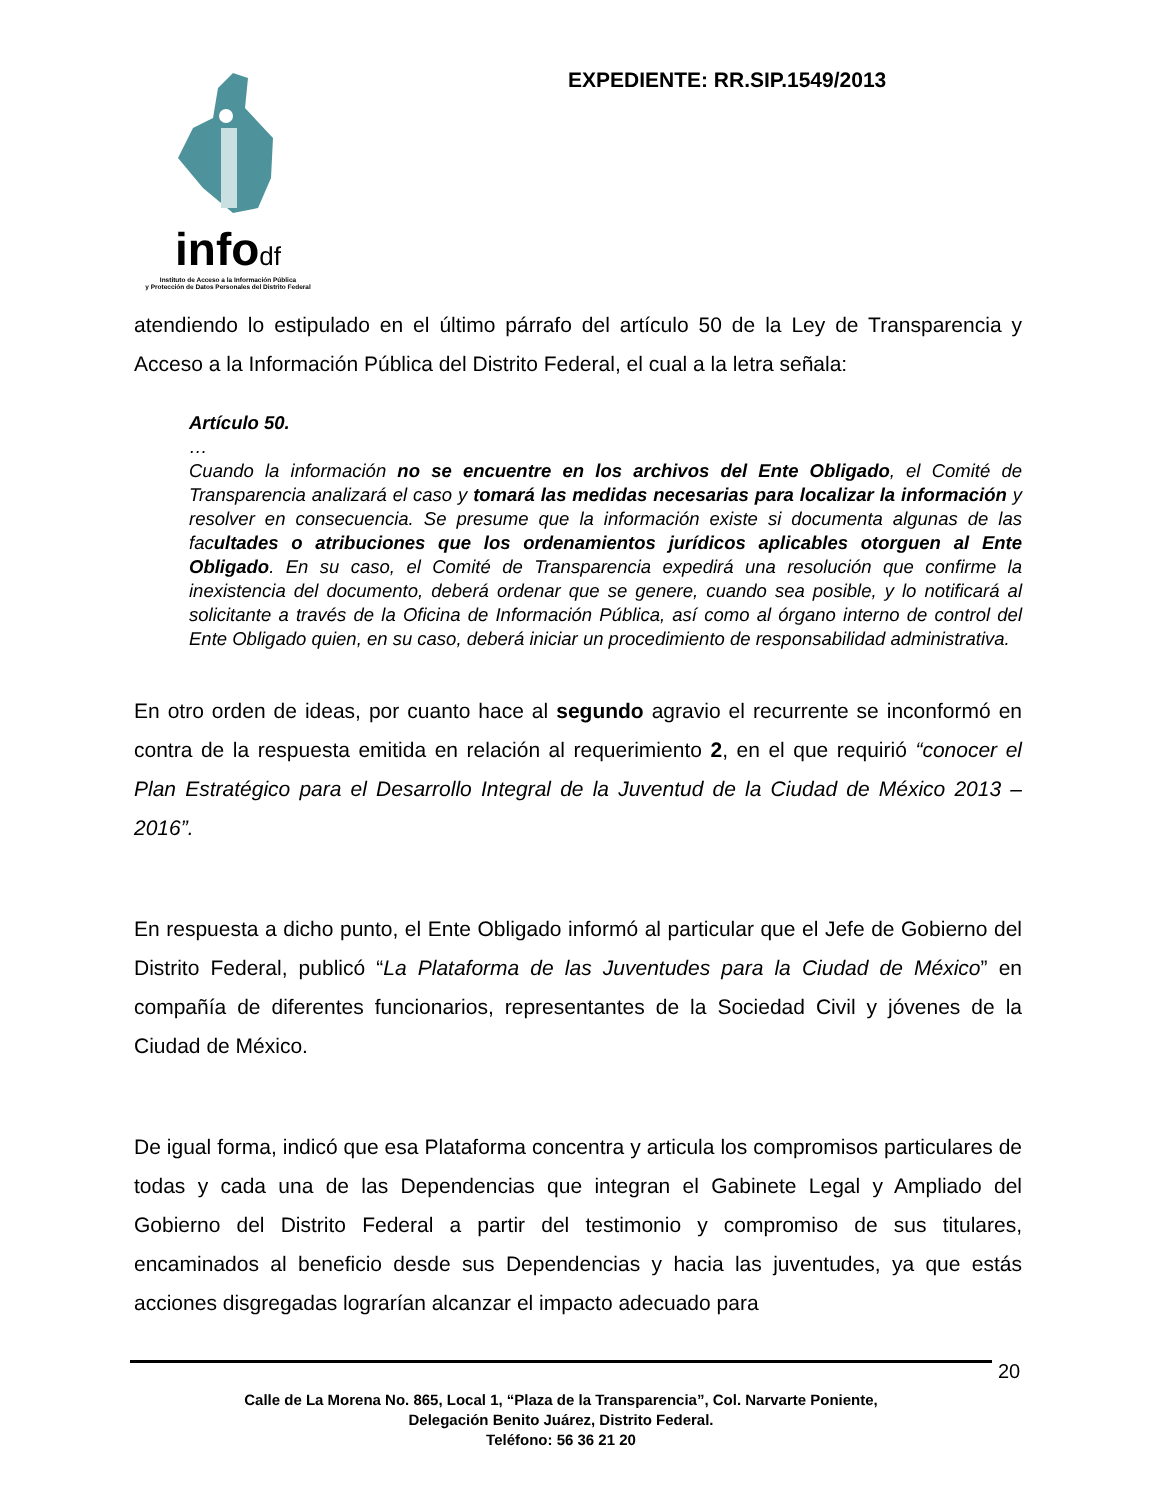infodf
Instituto de Acceso a la Información Pública
y Protección de Datos Personales del Distrito Federal
EXPEDIENTE: RR.SIP.1549/2013
atendiendo lo estipulado en el último párrafo del artículo 50 de la Ley de Transparencia y Acceso a la Información Pública del Distrito Federal, el cual a la letra señala:
Artículo 50.
…
Cuando la información no se encuentre en los archivos del Ente Obligado, el Comité de Transparencia analizará el caso y tomará las medidas necesarias para localizar la información y resolver en consecuencia. Se presume que la información existe si documenta algunas de las facultades o atribuciones que los ordenamientos jurídicos aplicables otorguen al Ente Obligado. En su caso, el Comité de Transparencia expedirá una resolución que confirme la inexistencia del documento, deberá ordenar que se genere, cuando sea posible, y lo notificará al solicitante a través de la Oficina de Información Pública, así como al órgano interno de control del Ente Obligado quien, en su caso, deberá iniciar un procedimiento de responsabilidad administrativa.
En otro orden de ideas, por cuanto hace al segundo agravio el recurrente se inconformó en contra de la respuesta emitida en relación al requerimiento 2, en el que requirió “conocer el Plan Estratégico para el Desarrollo Integral de la Juventud de la Ciudad de México 2013 – 2016”.
En respuesta a dicho punto, el Ente Obligado informó al particular que el Jefe de Gobierno del Distrito Federal, publicó “La Plataforma de las Juventudes para la Ciudad de México” en compañía de diferentes funcionarios, representantes de la Sociedad Civil y jóvenes de la Ciudad de México.
De igual forma, indicó que esa Plataforma concentra y articula los compromisos particulares de todas y cada una de las Dependencias que integran el Gabinete Legal y Ampliado del Gobierno del Distrito Federal a partir del testimonio y compromiso de sus titulares, encaminados al beneficio desde sus Dependencias y hacia las juventudes, ya que estás acciones disgregadas lograrían alcanzar el impacto adecuado para
20
Calle de La Morena No. 865, Local 1, “Plaza de la Transparencia”, Col. Narvarte Poniente,
Delegación Benito Juárez, Distrito Federal.
Teléfono: 56 36 21 20